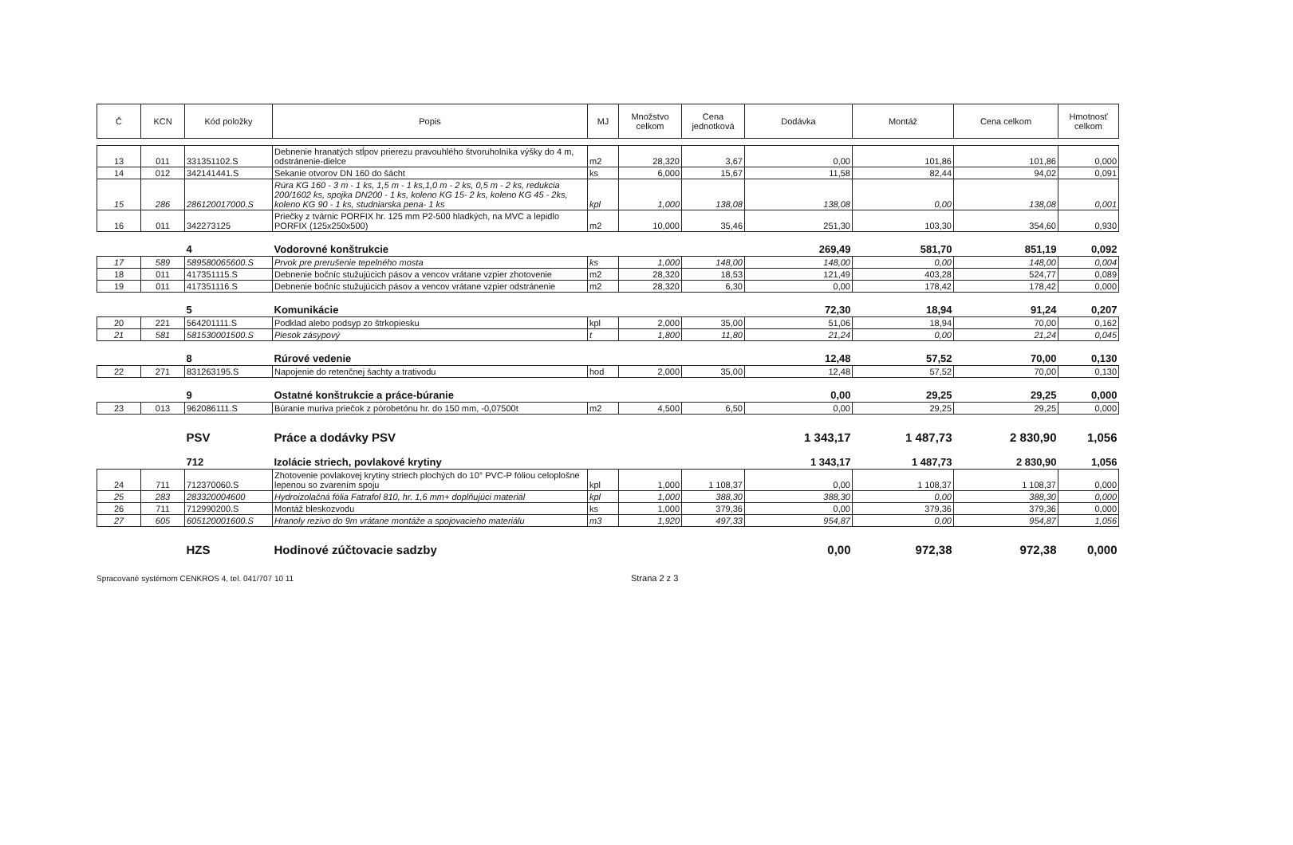| Č | KCN | Kód položky | Popis | MJ | Množstvo celkom | Cena jednotková | Dodávka | Montáž | Cena celkom | Hmotnosť celkom |
| --- | --- | --- | --- | --- | --- | --- | --- | --- | --- | --- |
| 13 | 011 | 331351102.S | Debnenie hranatých stĺpov prierezu pravouhlého štvoruholníka výšky do 4 m, odstránenie-dielce | m2 | 28,320 | 3,67 | 0,00 | 101,86 | 101,86 | 0,000 |
| 14 | 012 | 342141441.S | Sekanie otvorov DN 160 do šácht | ks | 6,000 | 15,67 | 11,58 | 82,44 | 94,02 | 0,091 |
| 15 | 286 | 286120017000.S | Rúra KG 160 - 3 m - 1 ks, 1,5 m - 1 ks,1,0 m - 2 ks, 0,5 m - 2 ks, redukcia 200/1602 ks, spojka DN200 - 1 ks, koleno KG 15- 2 ks, koleno KG 45 - 2ks, koleno KG 90 - 1 ks, studniarska pena- 1 ks | kpl | 1,000 | 138,08 | 138,08 | 0,00 | 138,08 | 0,001 |
| 16 | 011 | 342273125 | Priečky z tvárnic PORFIX hr. 125 mm P2-500 hladkých, na MVC a lepidlo PORFIX (125x250x500) | m2 | 10,000 | 35,46 | 251,30 | 103,30 | 354,60 | 0,930 |
| | | 4 | Vodorovné konštrukcie | | | | 269,49 | 581,70 | 851,19 | 0,092 |
| 17 | 589 | 589580065600.S | Prvok pre prerušenie tepelného mosta | ks | 1,000 | 148,00 | 148,00 | 0,00 | 148,00 | 0,004 |
| 18 | 011 | 417351115.S | Debnenie bočníc stužujúcich pásov a vencov vrátane vzpier zhotovenie | m2 | 28,320 | 18,53 | 121,49 | 403,28 | 524,77 | 0,089 |
| 19 | 011 | 417351116.S | Debnenie bočníc stužujúcich pásov a vencov vrátane vzpier odstránenie | m2 | 28,320 | 6,30 | 0,00 | 178,42 | 178,42 | 0,000 |
| | | 5 | Komunikácie | | | | 72,30 | 18,94 | 91,24 | 0,207 |
| 20 | 221 | 564201111.S | Podklad alebo podsyp zo štrkopiesku | kpl | 2,000 | 35,00 | 51,06 | 18,94 | 70,00 | 0,162 |
| 21 | 581 | 581530001500.S | Piesok zásypový | t | 1,800 | 11,80 | 21,24 | 0,00 | 21,24 | 0,045 |
| | | 8 | Rúrové vedenie | | | | 12,48 | 57,52 | 70,00 | 0,130 |
| 22 | 271 | 831263195.S | Napojenie do retenčnej šachty a trativodu | hod | 2,000 | 35,00 | 12,48 | 57,52 | 70,00 | 0,130 |
| | | 9 | Ostatné konštrukcie a práce-búranie | | | | 0,00 | 29,25 | 29,25 | 0,000 |
| 23 | 013 | 962086111.S | Búranie muriva priečok z pórobetónu hr. do 150 mm, -0,07500t | m2 | 4,500 | 6,50 | 0,00 | 29,25 | 29,25 | 0,000 |
| | | PSV | Práce a dodávky PSV | | | | 1 343,17 | 1 487,73 | 2 830,90 | 1,056 |
| | | 712 | Izolácie striech, povlakové krytiny | | | | 1 343,17 | 1 487,73 | 2 830,90 | 1,056 |
| 24 | 711 | 712370060.S | Zhotovenie povlakovej krytiny striech plochých do 10° PVC-P fóliou celoplošne lepenou so zvarením spoju | kpl | 1,000 | 1 108,37 | 0,00 | 1 108,37 | 1 108,37 | 0,000 |
| 25 | 283 | 283320004600 | Hydroizolačná fólia Fatrafol 810, hr. 1,6 mm+ doplňujúci materiál | kpl | 1,000 | 388,30 | 388,30 | 0,00 | 388,30 | 0,000 |
| 26 | 711 | 712990200.S | Montáž bleskozvodu | ks | 1,000 | 379,36 | 0,00 | 379,36 | 379,36 | 0,000 |
| 27 | 605 | 605120001600.S | Hranoly rezivo do 9m vrátane montáže a spojovacieho materiálu | m3 | 1,920 | 497,33 | 954,87 | 0,00 | 954,87 | 1,056 |
| | | HZS | Hodinové zúčtovacie sadzby | | | | 0,00 | 972,38 | 972,38 | 0,000 |
Spracované systémom CENKROS 4, tel. 041/707 10 11 Strana 2 z 3